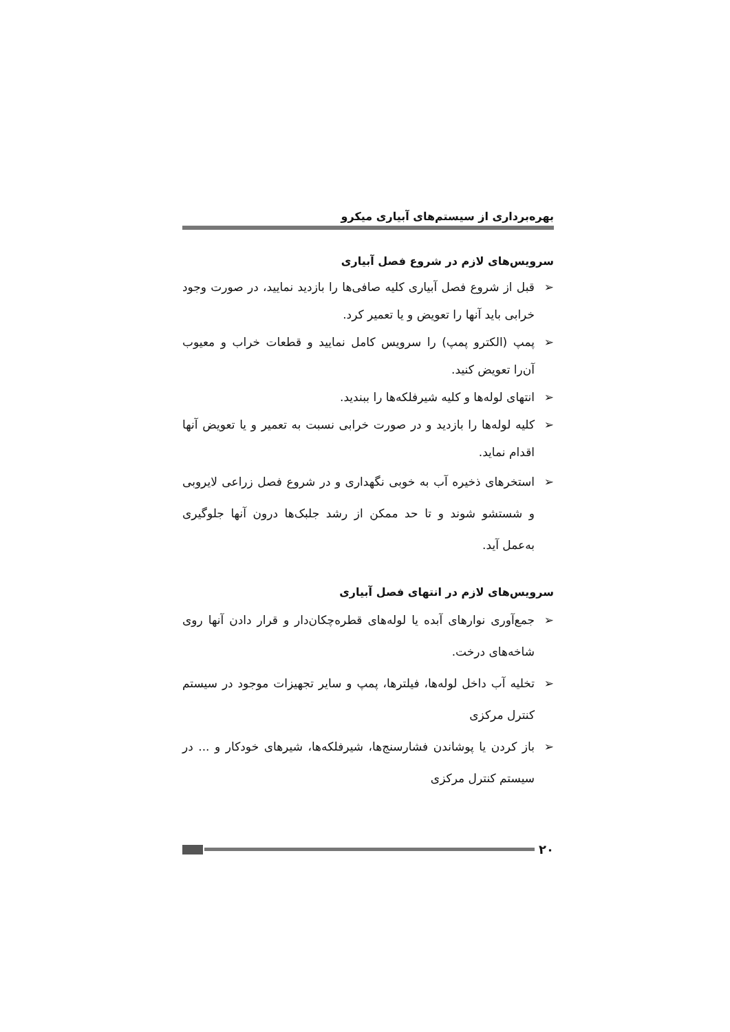بهره‌برداری از سیستم‌های آبیاری میکرو
سرویس‌های لازم در شروع فصل آبیاری
➢ قبل از شروع فصل آبیاری کلیه صافی‌ها را بازدید نمایید، در صورت وجود خرابی باید آنها را تعویض و یا تعمیر کرد.
➢ پمپ (الکترو پمپ) را سرویس کامل نمایید و قطعات خراب و معیوب آن‌را تعویض کنید.
➢ انتهای لوله‌ها و کلیه شیرفلکه‌ها را ببندید.
➢ کلیه لوله‌ها را بازدید و در صورت خرابی نسبت به تعمیر و یا تعویض آنها اقدام نماید.
➢ استخرهای ذخیره آب به خوبی نگهداری و در شروع فصل زراعی لایروبی و شستشو شوند و تا حد ممکن از رشد جلبک‌ها درون آنها جلوگیری به‌عمل آید.
سرویس‌های لازم در انتهای فصل آبیاری
➢ جمع‌آوری نوارهای آبده یا لوله‌های قطره‌چکان‌دار و قرار دادن آنها روی شاخه‌های درخت.
➢ تخلیه آب داخل لوله‌ها، فیلترها، پمپ و سایر تجهیزات موجود در سیستم کنترل مرکزی
➢ باز کردن یا پوشاندن فشارسنج‌ها، شیرفلکه‌ها، شیرهای خودکار و ... در سیستم کنترل مرکزی
۲۰